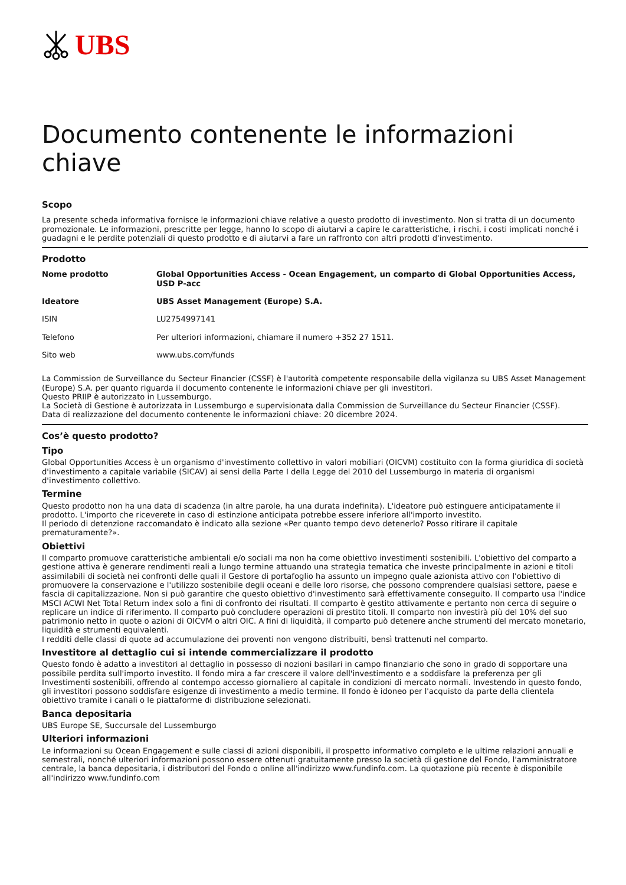UBS
Documento contenente le informazioni chiave
Scopo
La presente scheda informativa fornisce le informazioni chiave relative a questo prodotto di investimento. Non si tratta di un documento promozionale. Le informazioni, prescritte per legge, hanno lo scopo di aiutarvi a capire le caratteristiche, i rischi, i costi implicati nonché i guadagni e le perdite potenziali di questo prodotto e di aiutarvi a fare un raffronto con altri prodotti d'investimento.
Prodotto
| Nome prodotto | Global Opportunities Access - Ocean Engagement, un comparto di Global Opportunities Access, USD P-acc |
| Ideatore | UBS Asset Management (Europe) S.A. |
| ISIN | LU2754997141 |
| Telefono | Per ulteriori informazioni, chiamare il numero +352 27 1511. |
| Sito web | www.ubs.com/funds |
La Commission de Surveillance du Secteur Financier (CSSF) è l'autorità competente responsabile della vigilanza su UBS Asset Management (Europe) S.A. per quanto riguarda il documento contenente le informazioni chiave per gli investitori.
Questo PRIIP è autorizzato in Lussemburgo.
La Società di Gestione è autorizzata in Lussemburgo e supervisionata dalla Commission de Surveillance du Secteur Financier (CSSF).
Data di realizzazione del documento contenente le informazioni chiave: 20 dicembre 2024.
Cos’è questo prodotto?
Tipo
Global Opportunities Access è un organismo d'investimento collettivo in valori mobiliari (OICVM) costituito con la forma giuridica di società d'investimento a capitale variabile (SICAV) ai sensi della Parte I della Legge del 2010 del Lussemburgo in materia di organismi d'investimento collettivo.
Termine
Questo prodotto non ha una data di scadenza (in altre parole, ha una durata indefinita). L'ideatore può estinguere anticipatamente il prodotto. L'importo che riceverete in caso di estinzione anticipata potrebbe essere inferiore all'importo investito.
Il periodo di detenzione raccomandato è indicato alla sezione «Per quanto tempo devo detenerlo? Posso ritirare il capitale prematuramente?».
Obiettivi
Il comparto promuove caratteristiche ambientali e/o sociali ma non ha come obiettivo investimenti sostenibili. L'obiettivo del comparto a gestione attiva è generare rendimenti reali a lungo termine attuando una strategia tematica che investe principalmente in azioni e titoli assimilabili di società nei confronti delle quali il Gestore di portafoglio ha assunto un impegno quale azionista attivo con l'obiettivo di promuovere la conservazione e l'utilizzo sostenibile degli oceani e delle loro risorse, che possono comprendere qualsiasi settore, paese e fascia di capitalizzazione. Non si può garantire che questo obiettivo d'investimento sarà effettivamente conseguito. Il comparto usa l'indice MSCI ACWI Net Total Return index solo a fini di confronto dei risultati. Il comparto è gestito attivamente e pertanto non cerca di seguire o replicare un indice di riferimento. Il comparto può concludere operazioni di prestito titoli. Il comparto non investirà più del 10% del suo patrimonio netto in quote o azioni di OICVM o altri OIC. A fini di liquidità, il comparto può detenere anche strumenti del mercato monetario, liquidità e strumenti equivalenti.
I redditi delle classi di quote ad accumulazione dei proventi non vengono distribuiti, bensì trattenuti nel comparto.
Investitore al dettaglio cui si intende commercializzare il prodotto
Questo fondo è adatto a investitori al dettaglio in possesso di nozioni basilari in campo finanziario che sono in grado di sopportare una possibile perdita sull'importo investito. Il fondo mira a far crescere il valore dell'investimento e a soddisfare la preferenza per gli Investimenti sostenibili, offrendo al contempo accesso giornaliero al capitale in condizioni di mercato normali. Investendo in questo fondo, gli investitori possono soddisfare esigenze di investimento a medio termine. Il fondo è idoneo per l'acquisto da parte della clientela obiettivo tramite i canali o le piattaforme di distribuzione selezionati.
Banca depositaria
UBS Europe SE, Succursale del Lussemburgo
Ulteriori informazioni
Le informazioni su Ocean Engagement e sulle classi di azioni disponibili, il prospetto informativo completo e le ultime relazioni annuali e semestrali, nonché ulteriori informazioni possono essere ottenuti gratuitamente presso la società di gestione del Fondo, l'amministratore centrale, la banca depositaria, i distributori del Fondo o online all'indirizzo www.fundinfo.com. La quotazione più recente è disponibile all'indirizzo www.fundinfo.com